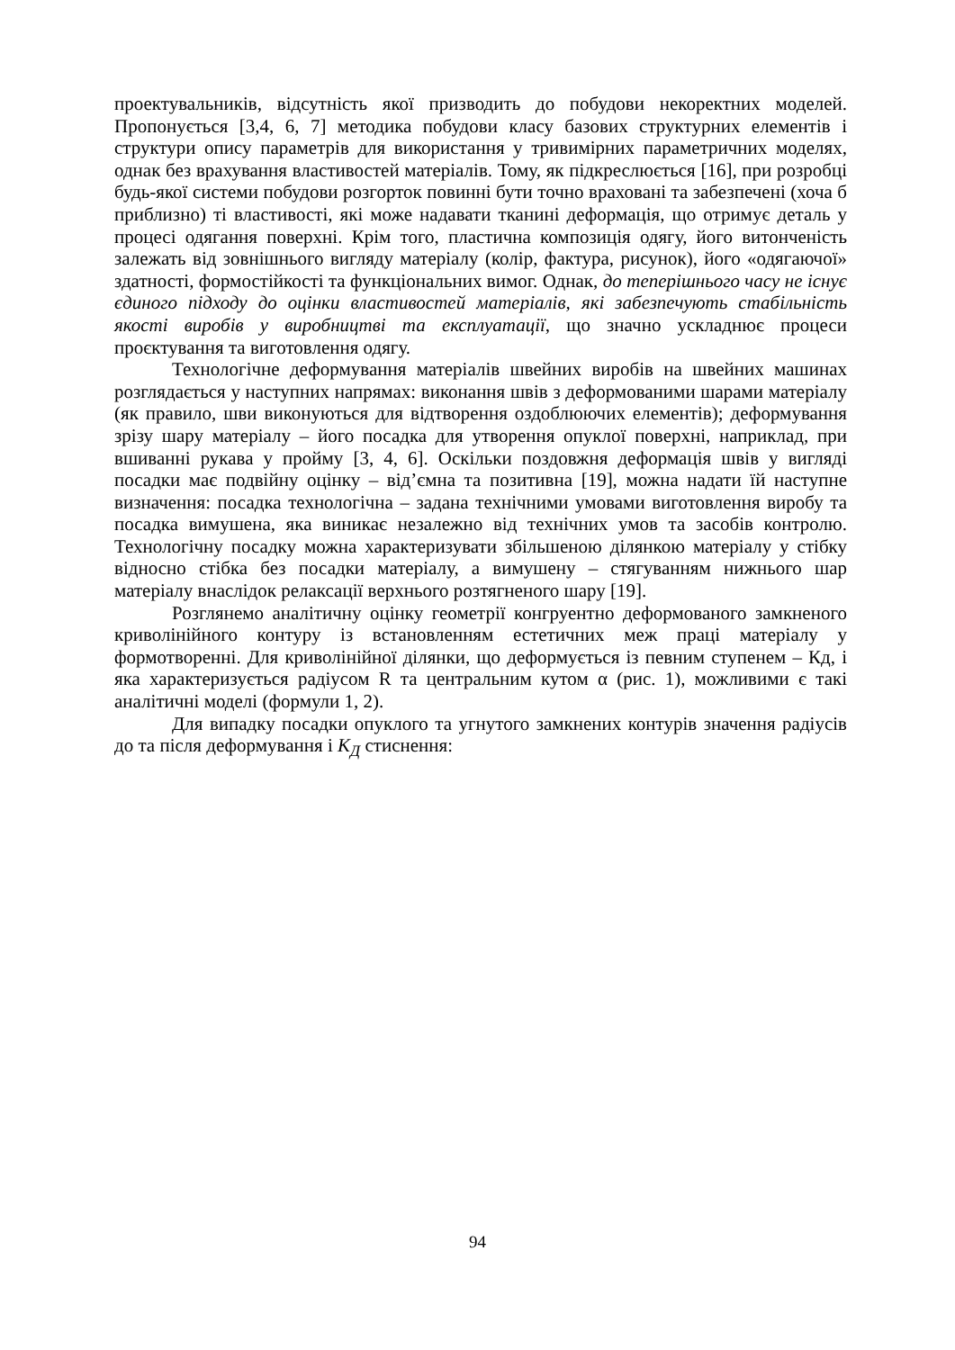проектувальників, відсутність якої призводить до побудови некоректних моделей. Пропонується [3,4, 6, 7] методика побудови класу базових структурних елементів і структури опису параметрів для використання у тривимірних параметричних моделях, однак без врахування властивостей матеріалів. Тому, як підкреслюється [16], при розробці будь-якої системи побудови розгорток повинні бути точно враховані та забезпечені (хоча б приблизно) ті властивості, які може надавати тканині деформація, що отримує деталь у процесі одягання поверхні. Крім того, пластична композиція одягу, його витонченість залежать від зовнішнього вигляду матеріалу (колір, фактура, рисунок), його «одягаючої» здатності, формостійкості та функціональних вимог. Однак, до теперішнього часу не існує єдиного підходу до оцінки властивостей матеріалів, які забезпечують стабільність якості виробів у виробництві та експлуатації, що значно ускладнює процеси проєктування та виготовлення одягу.
Технологічне деформування матеріалів швейних виробів на швейних машинах розглядається у наступних напрямах: виконання швів з деформованими шарами матеріалу (як правило, шви виконуються для відтворення оздоблюючих елементів); деформування зрізу шару матеріалу – його посадка для утворення опуклої поверхні, наприклад, при вшиванні рукава у пройму [3, 4, 6]. Оскільки поздовжня деформація швів у вигляді посадки має подвійну оцінку – від’ємна та позитивна [19], можна надати їй наступне визначення: посадка технологічна – задана технічними умовами виготовлення виробу та посадка вимушена, яка виникає незалежно від технічних умов та засобів контролю. Технологічну посадку можна характеризувати збільшеною ділянкою матеріалу у стібку відносно стібка без посадки матеріалу, а вимушену – стягуванням нижнього шар матеріалу внаслідок релаксації верхнього розтягненого шару [19].
Розглянемо аналітичну оцінку геометрії конгруентно деформованого замкненого криволінійного контуру із встановленням естетичних меж праці матеріалу у формотворенні. Для криволінійної ділянки, що деформується із певним ступенем – Кд, і яка характеризується радіусом R та центральним кутом α (рис. 1), можливими є такі аналітичні моделі (формули 1, 2).
Для випадку посадки опуклого та угнутого замкнених контурів значення радіусів до та після деформування і K<sub>Д</sub> стиснення:
94